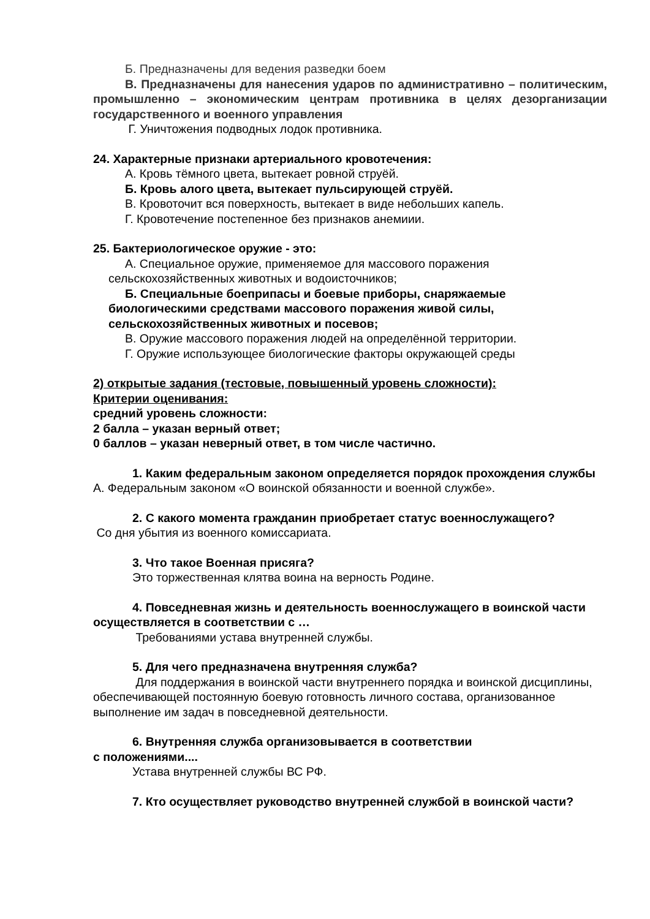Б. Предназначены для ведения разведки боем
В. Предназначены для нанесения ударов по административно – политическим, промышленно – экономическим центрам противника в целях дезорганизации государственного и военного управления
Г. Уничтожения подводных лодок противника.
24. Характерные признаки артериального кровотечения:
А. Кровь тёмного цвета, вытекает ровной струёй.
Б. Кровь алого цвета, вытекает пульсирующей струёй.
В. Кровоточит вся поверхность, вытекает в виде небольших капель.
Г. Кровотечение постепенное без признаков анемиии.
25. Бактериологическое оружие - это:
А. Специальное оружие, применяемое для массового поражения сельскохозяйственных животных и водоисточников;
Б. Специальные боеприпасы и боевые приборы, снаряжаемые биологическими средствами массового поражения живой силы, сельскохозяйственных животных и посевов;
В. Оружие массового поражения людей на определённой территории.
Г. Оружие использующее биологические факторы окружающей среды
2) открытые задания (тестовые, повышенный уровень сложности):
Критерии оценивания:
средний уровень сложности:
2 балла – указан верный ответ;
0 баллов – указан неверный ответ, в том числе частично.
1. Каким федеральным законом определяется порядок прохождения службы
А. Федеральным законом «О воинской обязанности и военной службе».
2. С какого момента гражданин приобретает статус военнослужащего?
Со дня убытия из военного комиссариата.
3. Что такое Военная присяга?
Это торжественная клятва воина на верность Родине.
4. Повседневная жизнь и деятельность военнослужащего в воинской части осуществляется в соответствии с …
Требованиями устава внутренней службы.
5. Для чего предназначена внутренняя служба?
Для поддержания в воинской части внутреннего порядка и воинской дисциплины, обеспечивающей постоянную боевую готовность личного состава, организованное выполнение им задач в повседневной деятельности.
6. Внутренняя служба организовывается в соответствии
с положениями....
Устава внутренней службы ВС РФ.
7. Кто осуществляет руководство внутренней службой в воинской части?